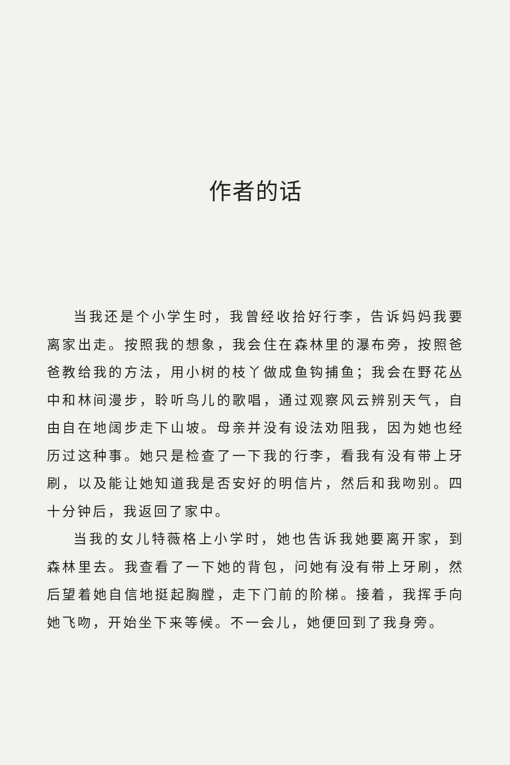作者的话
当我还是个小学生时，我曾经收拾好行李，告诉妈妈我要离家出走。按照我的想象，我会住在森林里的瀑布旁，按照爸爸教给我的方法，用小树的枝丫做成鱼钩捕鱼；我会在野花丛中和林间漫步，聆听鸟儿的歌唱，通过观察风云辨别天气，自由自在地阔步走下山坡。母亲并没有设法劝阻我，因为她也经历过这种事。她只是检查了一下我的行李，看我有没有带上牙刷，以及能让她知道我是否安好的明信片，然后和我吻别。四十分钟后，我返回了家中。
当我的女儿特薇格上小学时，她也告诉我她要离开家，到森林里去。我查看了一下她的背包，问她有没有带上牙刷，然后望着她自信地挺起胸膛，走下门前的阶梯。接着，我挥手向她飞吻，开始坐下来等候。不一会儿，她便回到了我身旁。